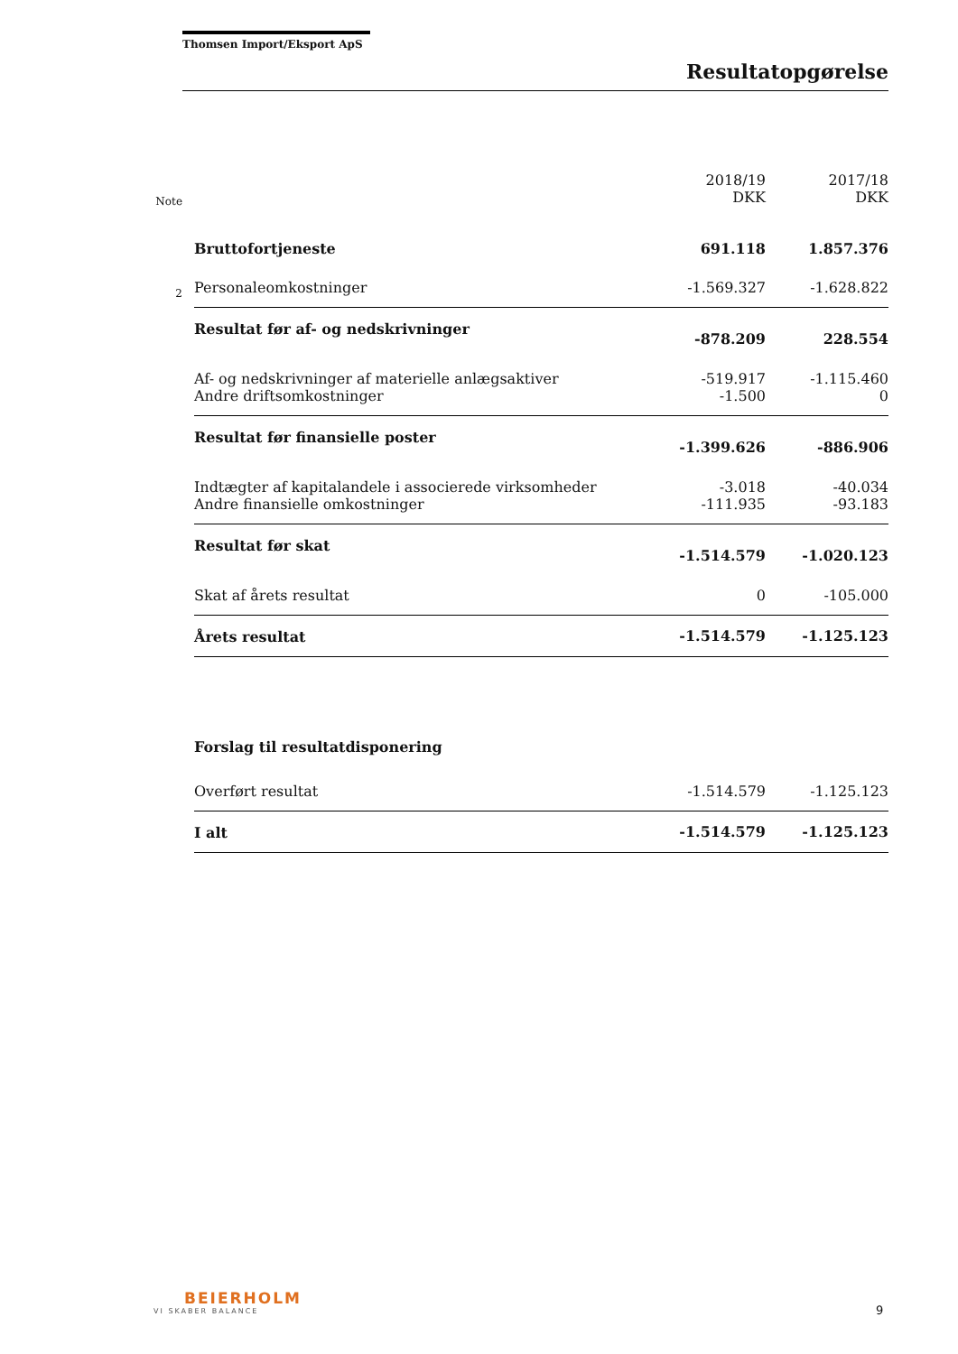Thomsen Import/Eksport ApS
Resultatopgørelse
| Note | | 2018/19 DKK | 2017/18 DKK |
| --- | --- | --- | --- |
| | Bruttofortjeneste | 691.118 | 1.857.376 |
| 2 | Personaleomkostninger | -1.569.327 | -1.628.822 |
| | Resultat før af- og nedskrivninger | -878.209 | 228.554 |
| | Af- og nedskrivninger af materielle anlægsaktiver | -519.917 | -1.115.460 |
| | Andre driftsomkostninger | -1.500 | 0 |
| | Resultat før finansielle poster | -1.399.626 | -886.906 |
| | Indtægter af kapitalandele i associerede virksomheder | -3.018 | -40.034 |
| | Andre finansielle omkostninger | -111.935 | -93.183 |
| | Resultat før skat | -1.514.579 | -1.020.123 |
| | Skat af årets resultat | 0 | -105.000 |
| | Årets resultat | -1.514.579 | -1.125.123 |
| | Forslag til resultatdisponering | | |
| | Overført resultat | -1.514.579 | -1.125.123 |
| | I alt | -1.514.579 | -1.125.123 |
BEIERHOLM
VI SKABER BALANCE
9